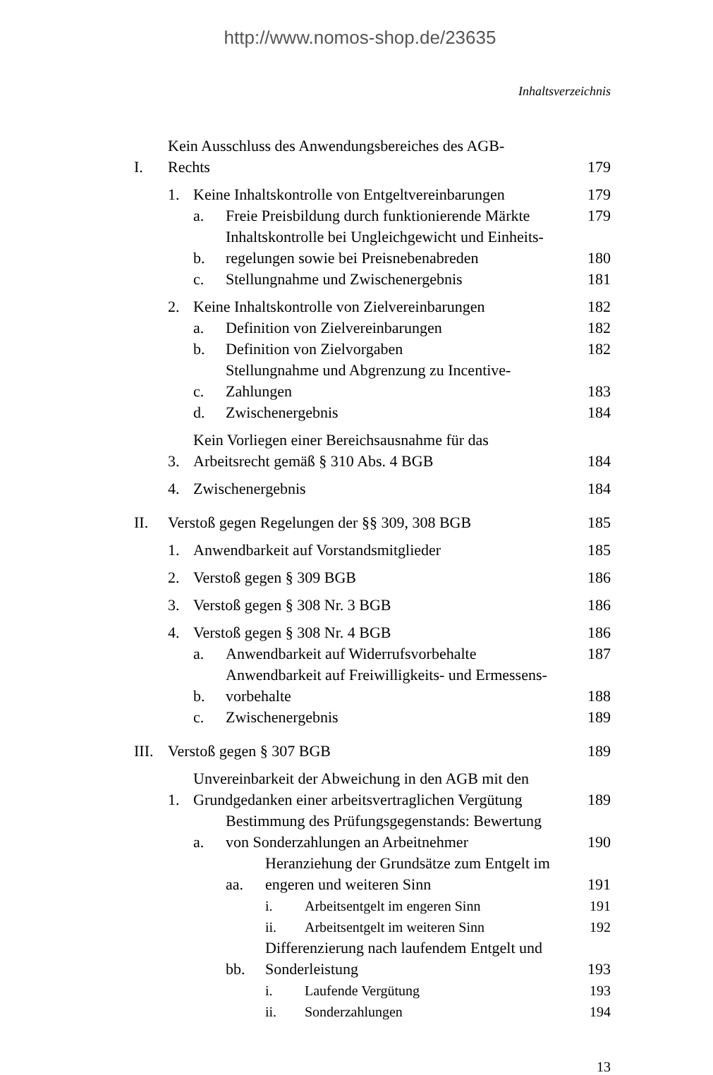http://www.nomos-shop.de/23635
Inhaltsverzeichnis
I. Kein Ausschluss des Anwendungsbereiches des AGB-
Rechts 179
1. Keine Inhaltskontrolle von Entgeltvereinbarungen 179
a. Freie Preisbildung durch funktionierende Märkte 179
b. Inhaltskontrolle bei Ungleichgewicht und Einheits-
regelungen sowie bei Preisnebenabreden 180
c. Stellungnahme und Zwischenergebnis 181
2. Keine Inhaltskontrolle von Zielvereinbarungen 182
a. Definition von Zielvereinbarungen 182
b. Definition von Zielvorgaben 182
c. Stellungnahme und Abgrenzung zu Incentive-
Zahlungen 183
d. Zwischenergebnis 184
3. Kein Vorliegen einer Bereichsausnahme für das
Arbeitsrecht gemäß § 310 Abs. 4 BGB 184
4. Zwischenergebnis 184
II. Verstoß gegen Regelungen der §§ 309, 308 BGB 185
1. Anwendbarkeit auf Vorstandsmitglieder 185
2. Verstoß gegen § 309 BGB 186
3. Verstoß gegen § 308 Nr. 3 BGB 186
4. Verstoß gegen § 308 Nr. 4 BGB 186
a. Anwendbarkeit auf Widerrufsvorbehalte 187
b. Anwendbarkeit auf Freiwilligkeits- und Ermessens-
vorbehalte 188
c. Zwischenergebnis 189
III. Verstoß gegen § 307 BGB 189
1. Unvereinbarkeit der Abweichung in den AGB mit den
Grundgedanken einer arbeitsvertraglichen Vergütung 189
a. Bestimmung des Prüfungsgegenstands: Bewertung
von Sonderzahlungen an Arbeitnehmer 190
aa. Heranziehung der Grundsätze zum Entgelt im
engeren und weiteren Sinn 191
i. Arbeitsentgelt im engeren Sinn 191
ii. Arbeitsentgelt im weiteren Sinn 192
bb. Differenzierung nach laufendem Entgelt und
Sonderleistung 193
i. Laufende Vergütung 193
ii. Sonderzahlungen 194
13